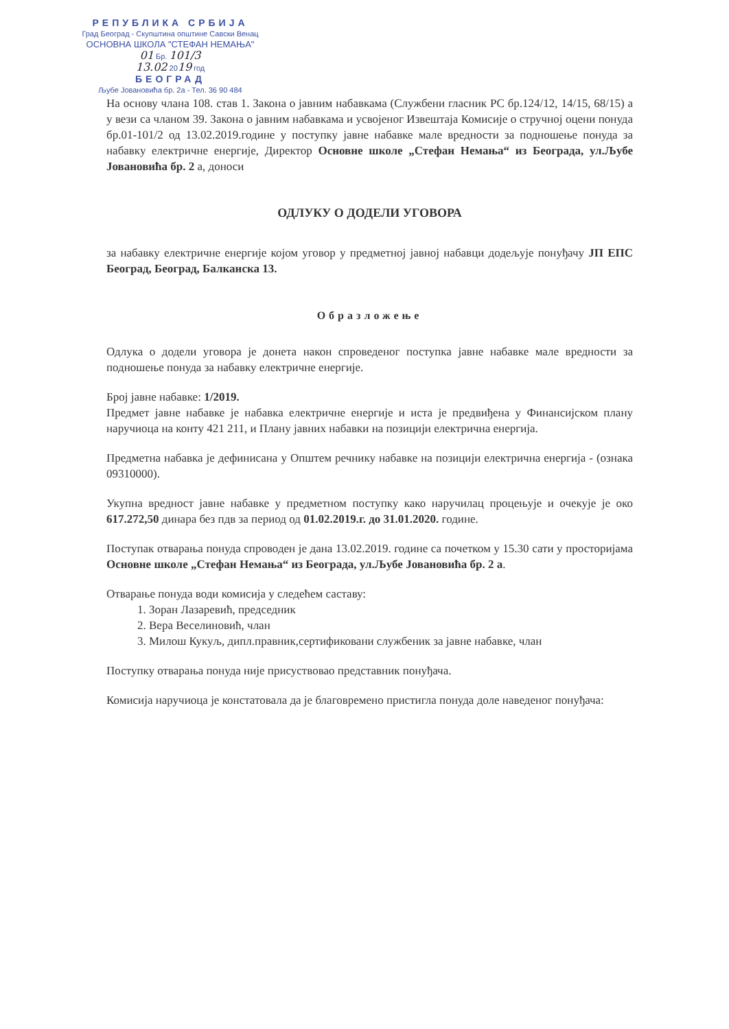РЕПУБЛИКА СРБИЈА
Град Београд - Скупштина општине Савски Венац
ОСНОВНА ШКОЛА "СТЕФАН НЕМАЊА"
01 Бр. 101/3
13.02 2019 год
БЕОГРАД
Љубе Јовановића бр. 2а - Тел. 36 90 484
На основу члана 108. став 1. Закона о јавним набавкама (Службени гласник РС бр.124/12, 14/15, 68/15) а у вези са чланом 39. Закона о јавним набавкама и усвојеног Извештаја Комисије о стручној оцени понуда бр.01-101/2 од 13.02.2019.године у поступку јавне набавке мале вредности за подношење понуда за набавку електричне енергије, Директор Основне школе „Стефан Немања“ из Београда, ул.Љубе Јовановића бр. 2 а, доноси
ОДЛУКУ О ДОДЕЛИ УГОВОРА
за набавку електричне енергије којом уговор у предметној јавној набавци додељује понуђачу ЈП ЕПС Београд, Београд, Балканска 13.
Образложење
Одлука о додели уговора је донета након спроведеног поступка јавне набавке мале вредности за подношење понуда за набавку електричне енергије.
Број јавне набавке: 1/2019.
Предмет јавне набавке је набавка електричне енергије и иста је предвиђена у Финансијском плану наручиоца на конту 421 211, и Плану јавних набавки на позицији електрична енергија.
Предметна набавка је дефинисана у Општем речнику набавке на позицији електрична енергија - (ознака 09310000).
Укупна вредност јавне набавке у предметном поступку како наручилац процењује и очекује је око 617.272,50 динара без пдв за период од 01.02.2019.г. до 31.01.2020. године.
Поступак отварања понуда спроводен је дана 13.02.2019. године са почетком у 15.30 сати у просторијама Основне школе „Стефан Немања“ из Београда, ул.Љубе Јовановића бр. 2 а.
Отварање понуда води комисија у следећем саставу:
1. Зоран Лазаревић, председник
2. Вера Веселиновић, члан
3. Милош Кукуљ, дипл.правник,сертификовани службеник за јавне набавке, члан
Поступку отварања понуда није присуствовао представник понуђача.
Комисија наручиоца је констатовала да је благовремено пристигла понуда доле наведеног понуђача: